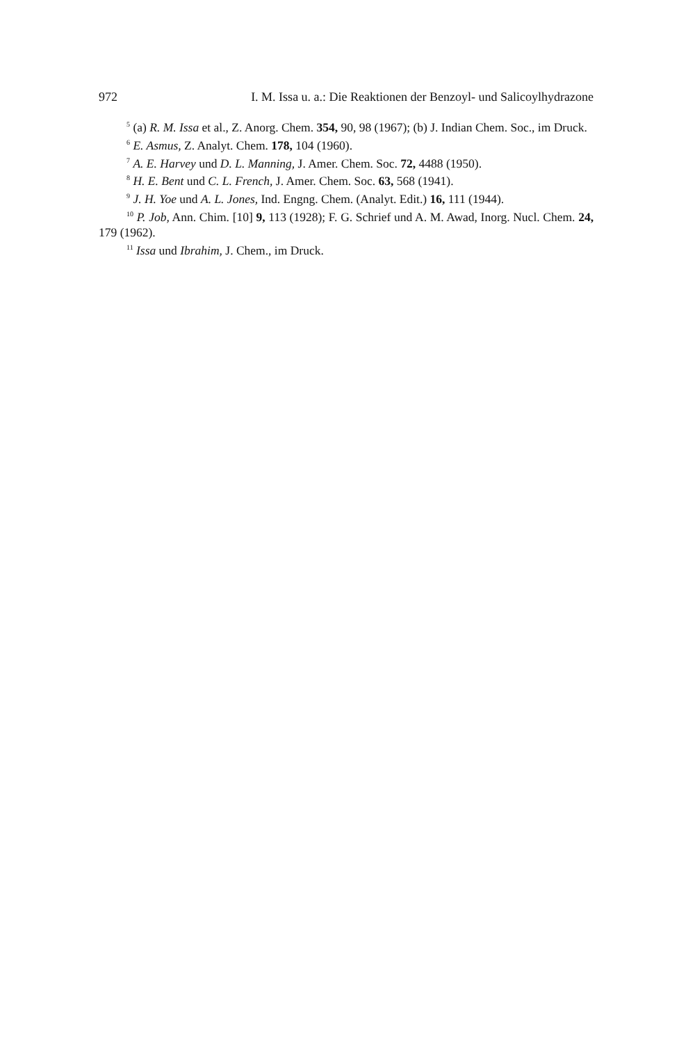972 I. M. Issa u. a.: Die Reaktionen der Benzoyl- und Salicoylhydrazone
<sup>5</sup> (a) R. M. Issa et al., Z. Anorg. Chem. 354, 90, 98 (1967); (b) J. Indian Chem. Soc., im Druck.
<sup>6</sup> E. Asmus, Z. Analyt. Chem. 178, 104 (1960).
<sup>7</sup> A. E. Harvey und D. L. Manning, J. Amer. Chem. Soc. 72, 4488 (1950).
<sup>8</sup> H. E. Bent und C. L. French, J. Amer. Chem. Soc. 63, 568 (1941).
<sup>9</sup> J. H. Yoe und A. L. Jones, Ind. Engng. Chem. (Analyt. Edit.) 16, 111 (1944).
<sup>10</sup> P. Job, Ann. Chim. [10] 9, 113 (1928); F. G. Schrief und A. M. Awad, Inorg. Nucl. Chem. 24, 179 (1962).
<sup>11</sup> Issa und Ibrahim, J. Chem., im Druck.